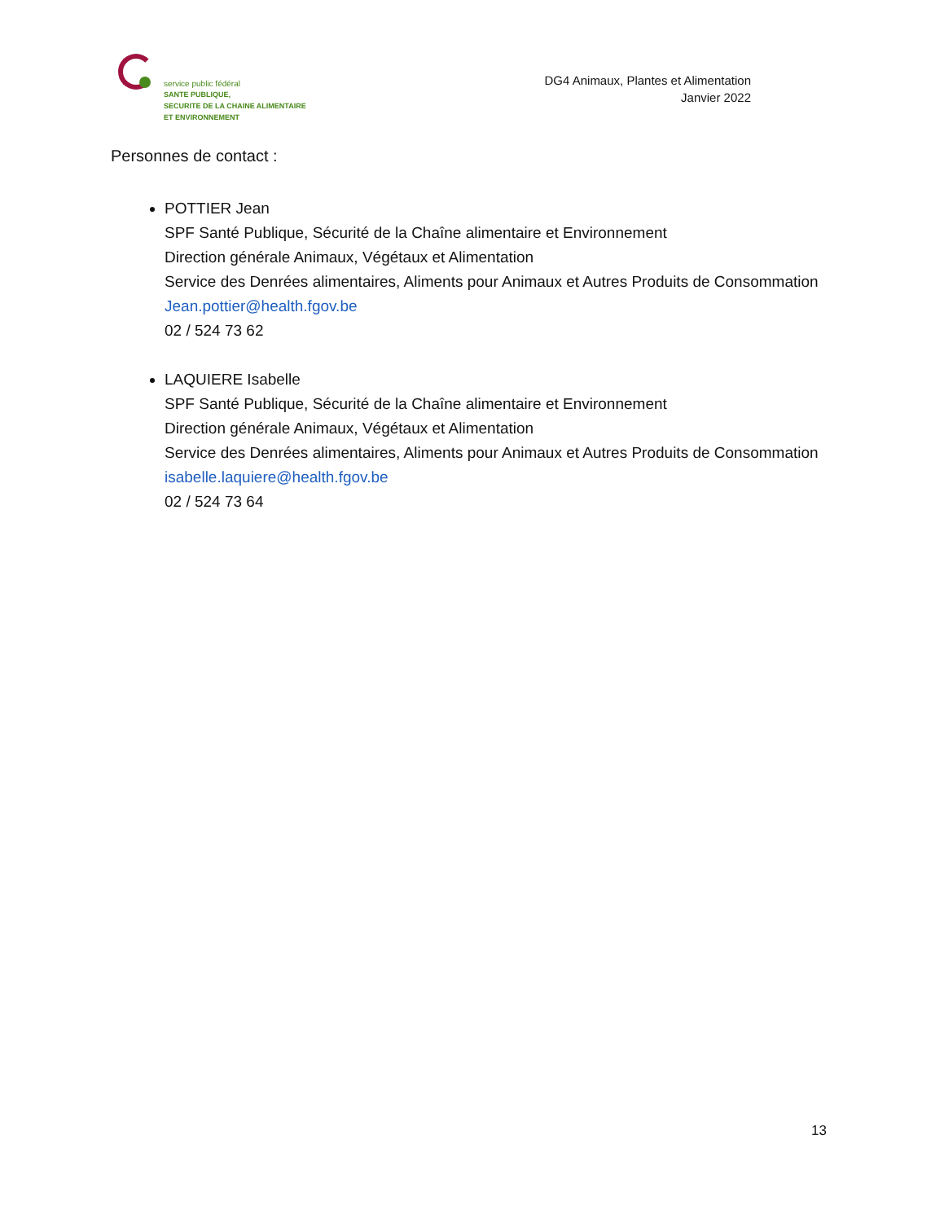service public fédéral
SANTE PUBLIQUE,
SECURITE DE LA CHAINE ALIMENTAIRE
ET ENVIRONNEMENT
DG4 Animaux, Plantes et Alimentation
Janvier 2022
Personnes de contact :
POTTIER Jean
SPF Santé Publique, Sécurité de la Chaîne alimentaire et Environnement
Direction générale Animaux, Végétaux et Alimentation
Service des Denrées alimentaires, Aliments pour Animaux et Autres Produits de Consommation
Jean.pottier@health.fgov.be
02 / 524 73 62
LAQUIERE Isabelle
SPF Santé Publique, Sécurité de la Chaîne alimentaire et Environnement
Direction générale Animaux, Végétaux et Alimentation
Service des Denrées alimentaires, Aliments pour Animaux et Autres Produits de Consommation
isabelle.laquiere@health.fgov.be
02 / 524 73 64
13